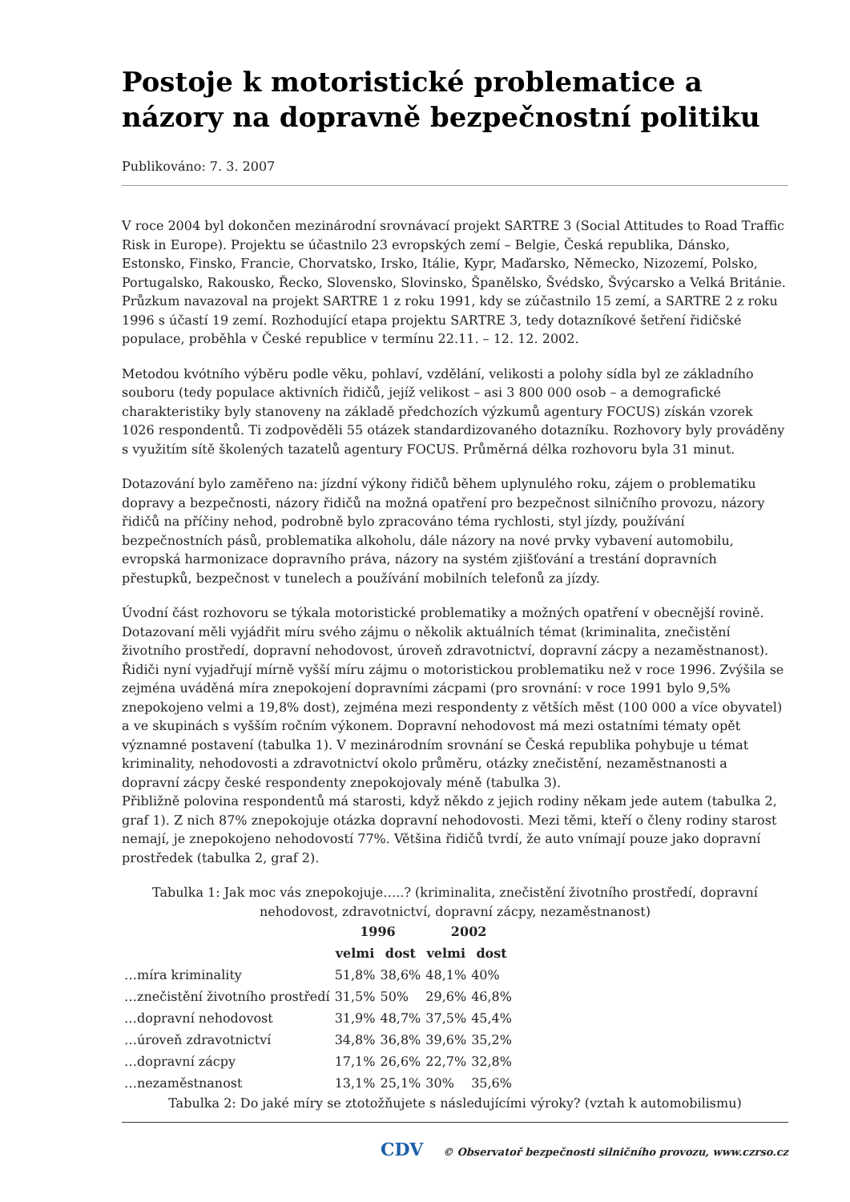Postoje k motoristické problematice a názory na dopravně bezpečnostní politiku
Publikováno: 7. 3. 2007
V roce 2004 byl dokončen mezinárodní srovnávací projekt SARTRE 3 (Social Attitudes to Road Traffic Risk in Europe). Projektu se účastnilo 23 evropských zemí – Belgie, Česká republika, Dánsko, Estonsko, Finsko, Francie, Chorvatsko, Irsko, Itálie, Kypr, Maďarsko, Německo, Nizozemí, Polsko, Portugalsko, Rakousko, Řecko, Slovensko, Slovinsko, Španělsko, Švédsko, Švýcarsko a Velká Británie. Průzkum navazoval na projekt SARTRE 1 z roku 1991, kdy se zúčastnilo 15 zemí, a SARTRE 2 z roku 1996 s účastí 19 zemí. Rozhodující etapa projektu SARTRE 3, tedy dotazníkové šetření řidičské populace, proběhla v České republice v termínu 22.11. – 12. 12. 2002.
Metodou kvótního výběru podle věku, pohlaví, vzdělání, velikosti a polohy sídla byl ze základního souboru (tedy populace aktivních řidičů, jejíž velikost – asi 3 800 000 osob – a demografické charakteristiky byly stanoveny na základě předchozích výzkumů agentury FOCUS) získán vzorek 1026 respondentů. Ti zodpověděli 55 otázek standardizovaného dotazníku. Rozhovory byly prováděny s využitím sítě školených tazatelů agentury FOCUS. Průměrná délka rozhovoru byla 31 minut.
Dotazování bylo zaměřeno na: jízdní výkony řidičů během uplynulého roku, zájem o problematiku dopravy a bezpečnosti, názory řidičů na možná opatření pro bezpečnost silničního provozu, názory řidičů na příčiny nehod, podrobně bylo zpracováno téma rychlosti, styl jízdy, používání bezpečnostních pásů, problematika alkoholu, dále názory na nové prvky vybavení automobilu, evropská harmonizace dopravního práva, názory na systém zjišťování a trestání dopravních přestupků, bezpečnost v tunelech a používání mobilních telefonů za jízdy.
Úvodní část rozhovoru se týkala motoristické problematiky a možných opatření v obecnější rovině. Dotazovaní měli vyjádřit míru svého zájmu o několik aktuálních témat (kriminalita, znečistění životního prostředí, dopravní nehodovost, úroveň zdravotnictví, dopravní zácpy a nezaměstnanost). Řidiči nyní vyjadřují mírně vyšší míru zájmu o motoristickou problematiku než v roce 1996. Zvýšila se zejména uváděná míra znepokojení dopravními zácpami (pro srovnání: v roce 1991 bylo 9,5% znepokojeno velmi a 19,8% dost), zejména mezi respondenty z větších měst (100 000 a více obyvatel) a ve skupinách s vyšším ročním výkonem. Dopravní nehodovost má mezi ostatními tématy opět významné postavení (tabulka 1). V mezinárodním srovnání se Česká republika pohybuje u témat kriminality, nehodovosti a zdravotnictví okolo průměru, otázky znečistění, nezaměstnanosti a dopravní zácpy české respondenty znepokojovaly méně (tabulka 3).
Přibližně polovina respondentů má starosti, když někdo z jejich rodiny někam jede autem (tabulka 2, graf 1). Z nich 87% znepokojuje otázka dopravní nehodovosti. Mezi těmi, kteří o členy rodiny starost nemají, je znepokojeno nehodovostí 77%. Většina řidičů tvrdí, že auto vnímají pouze jako dopravní prostředek (tabulka 2, graf 2).
Tabulka 1: Jak moc vás znepokojuje…..? (kriminalita, znečistění životního prostředí, dopravní nehodovost, zdravotnictví, dopravní zácpy, nezaměstnanost)
| | 1996 | | 2002 | |
| --- | --- | --- | --- | --- |
| | velmi | dost | velmi | dost |
| …míra kriminality | 51,8% | 38,6% | 48,1% | 40% |
| …znečistění životního prostředí | 31,5% | 50% | 29,6% | 46,8% |
| …dopravní nehodovost | 31,9% | 48,7% | 37,5% | 45,4% |
| …úroveň zdravotnictví | 34,8% | 36,8% | 39,6% | 35,2% |
| …dopravní zácpy | 17,1% | 26,6% | 22,7% | 32,8% |
| …nezaměstnanost | 13,1% | 25,1% | 30% | 35,6% |
Tabulka 2: Do jaké míry se ztotožňujete s následujícími výroky? (vztah k automobilismu)
CDV © Observatoř bezpečnosti silničního provozu, www.czrso.cz